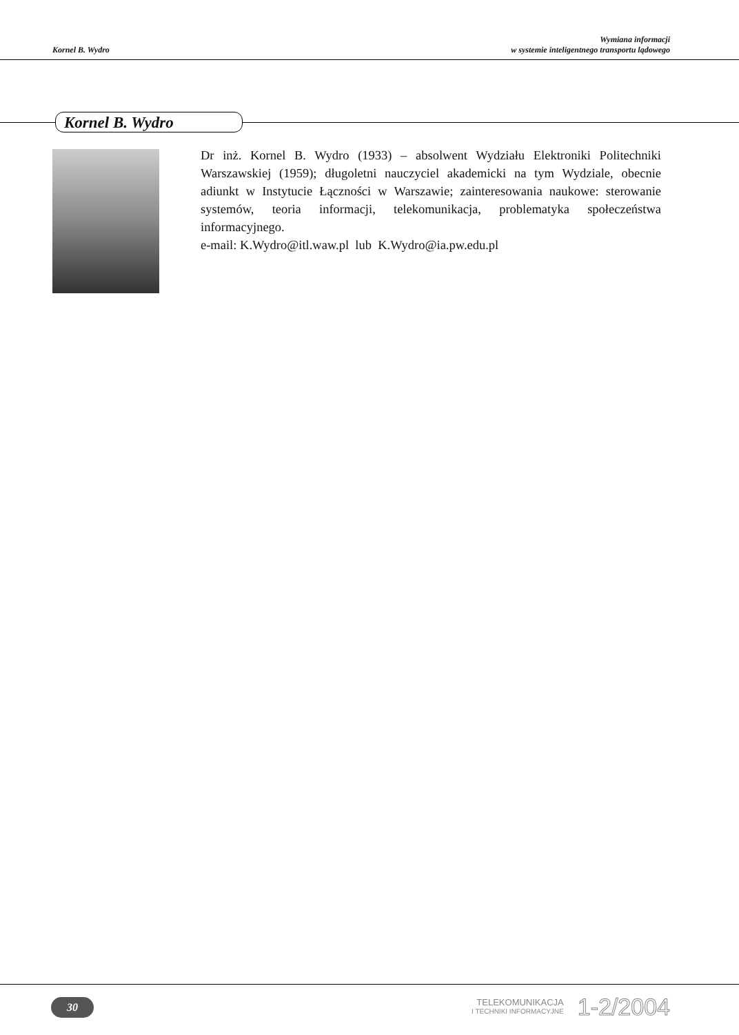Kornel B. Wydro
Wymiana informacji
w systemie inteligentnego transportu lądowego
Kornel B. Wydro
Dr inż. Kornel B. Wydro (1933) – absolwent Wydziału Elektroniki Politechniki Warszawskiej (1959); długoletni nauczyciel akademicki na tym Wydziale, obecnie adiunkt w Instytucie Łączności w Warszawie; zainteresowania naukowe: sterowanie systemów, teoria informacji, telekomunikacja, problematyka społeczeństwa informacyjnego.
e-mail: K.Wydro@itl.waw.pl lub K.Wydro@ia.pw.edu.pl
30
TELEKOMUNIKACJA
I TECHNIKI INFORMACYJNE
1-2/2004